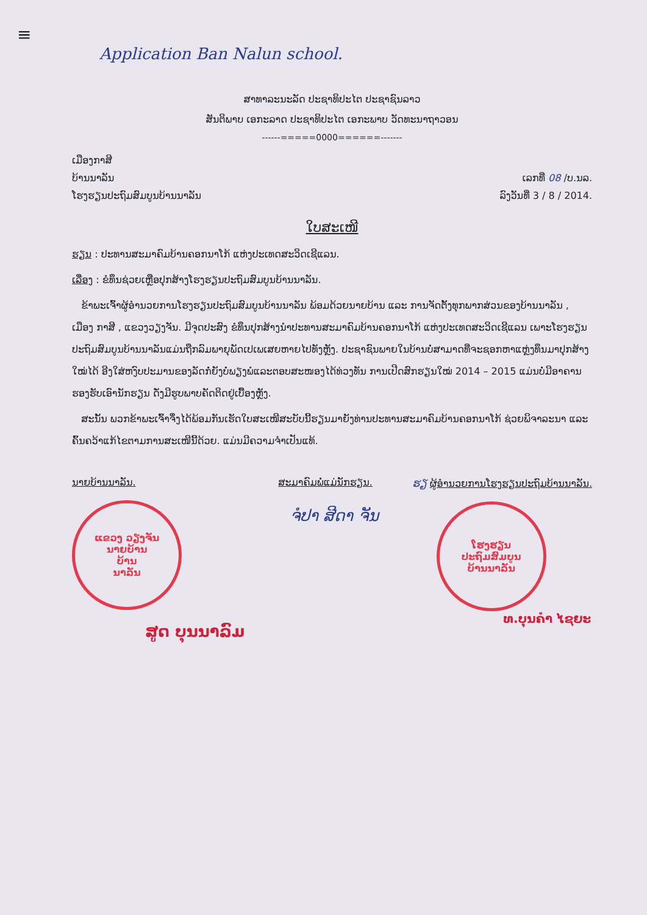≡
Application Ban Nalun school.
ສາທາລະນະລັດ ປະຊາທິປະໄຕ ປະຊາຊົນລາວ
ສັນຕິພາບ ເອກະລາດ ປະຊາທິປະໄຕ ເອກະພາບ ວັດທະນາຖາວອນ
------=====0000======-------
ເມືອງກາສີ
ບ້ານນາລັນ ເລກທີ່ 08 /ບ.ນລ.
ໂຮງຮຽນປະຖົມສົມບູນບ້ານນາລັນ ລົງວັນທີ່ 3 / 8 / 2014.
ໃບສະເໜີ
ຮຽນ : ປະທານສະມາຄົມບ້ານຄອກນາໂກ້ ແຫ່ງປະເທດສະວິດເຊີແລນ.
ເລື່ອງ : ຂໍທຶນຊ່ວຍເຫຼືອປຸກສ້າງໂຮງຮຽນປະຖົມສົມບູນບ້ານນາລັນ.
ຂ້າພະເຈົ້າຜູ້ອຳນວຍການໂຮງຮຽນປະຖົມສົມບູນບ້ານນາລັນ ພ້ອມດ້ວຍນາຍບ້ານ ແລະ ການຈັດຕັ້ງທຸກພາກສ່ວນຂອງບ້ານນາລັນ , ເມືອງ ກາສີ , ແຂວງວຽງຈັນ. ມີຈຸດປະສົງ ຂໍທຶນປຸກສ້າງນຳປະທານສະມາຄົມບ້ານຄອກນາໂກ້ ແຫ່ງປະເທດສະວິດເຊີແລນ ເພາະໂຮງຮຽນປະຖົມສົມບູນບ້ານນາລັນແມ່ນຖືກລົມພາຍຸພັດເປເພເສຍຫາຍໄປທັງຫຼັງ. ປະຊາຊົນພາຍໃນບ້ານບໍ່ສາມາດທີ່ຈະຊອກຫາແຫຼ່ງທຶນມາປຸກສ້າງໃໝ່ໄດ້ ອີງໃສ່ຫງົບປະມານຂອງລັດກໍ່ຍັງບໍ່ພຽງພໍແລະຕອບສະໜອງໄດ້ທ່ວງທັນ ການເປີດສົກຮຽນໃໝ່ 2014 – 2015 ແມ່ນບໍ່ມີອາຄານຮອງຮັບເອົານັກຮຽນ ດັ່ງມີຮູບພາບຄັດຕິດຢູ່ເບື້ອງຫຼັງ.
ສະນັ້ນ ພວກຂ້າພະເຈົ້າຈຶ່ງໄດ້ພ້ອມກັນເຮັດໃບສະເໜີສະບັບນີ້ຮຽນມາຍັງທ່ານປະທານສະມາຄົມບ້ານຄອກນາໂກ້ ຊ່ວຍພິຈາລະນາ ແລະ ຄົ້ນຄວ້າແກ້ໄຂຕາມການສະເໜີນີ້ດ້ວຍ. ແມ່ນມີຄວາມຈຳເປັນແທ້.
ນາຍບ້ານນາລັນ.
ແຂວງ ວຽງຈັນ
ນາຍບ້ານ
ບ້ານ
ນາລັນ
ສູດ ບຸນນາລົມ
ສະມາຄົມພໍ່ແມ່ນັກຮຽນ.
ຈໍປາ ສີດາ ຈັນ
ຮຽ ຜູ້ອຳນວຍການໂຮງຮຽນປະຖົມບ້ານນາລັນ.
ໂຮງຮຽນ
ປະຖົມສົມບູນ
ບ້ານນາລັນ
ທ.ບຸນຄຳ ໄຊຍະ